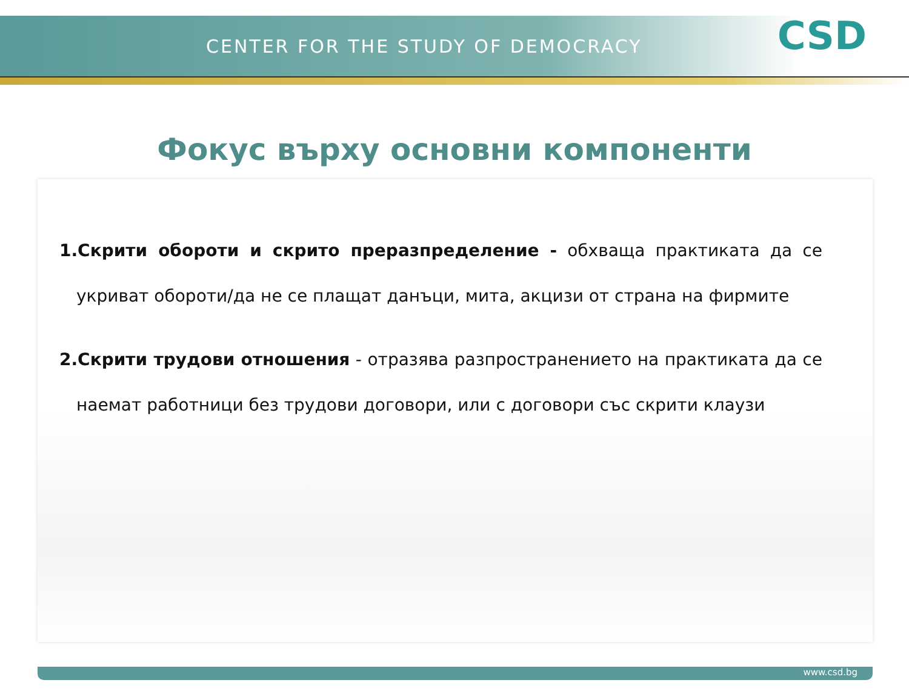CENTER FOR THE STUDY OF DEMOCRACY
CSD
Фокус върху основни компоненти
1.Скрити обороти и скрито преразпределение - обхваща практиката да се укриват обороти/да не се плащат данъци, мита, акцизи от страна на фирмите
2.Скрити трудови отношения - отразява разпространението на практиката да се наемат работници без трудови договори, или с договори със скрити клаузи
www.csd.bg